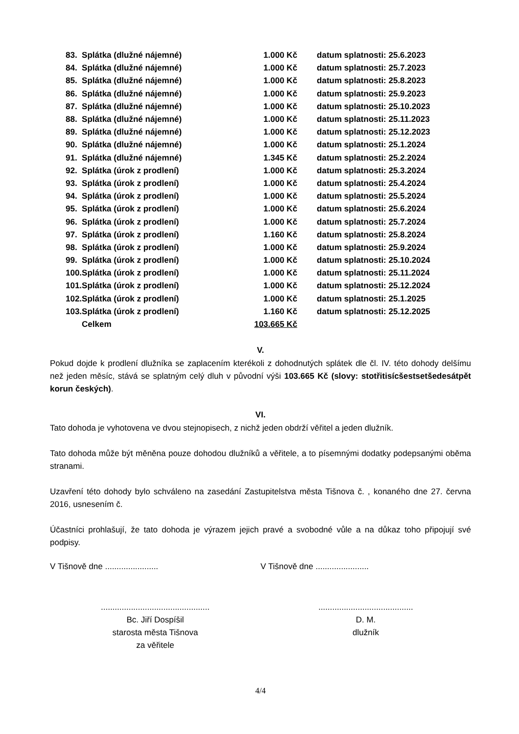| 83. | Splátka (dlužné nájemné) | 1.000 Kč | datum splatnosti: 25.6.2023 |
| 84. | Splátka (dlužné nájemné) | 1.000 Kč | datum splatnosti: 25.7.2023 |
| 85. | Splátka (dlužné nájemné) | 1.000 Kč | datum splatnosti: 25.8.2023 |
| 86. | Splátka (dlužné nájemné) | 1.000 Kč | datum splatnosti: 25.9.2023 |
| 87. | Splátka (dlužné nájemné) | 1.000 Kč | datum splatnosti: 25.10.2023 |
| 88. | Splátka (dlužné nájemné) | 1.000 Kč | datum splatnosti: 25.11.2023 |
| 89. | Splátka (dlužné nájemné) | 1.000 Kč | datum splatnosti: 25.12.2023 |
| 90. | Splátka (dlužné nájemné) | 1.000 Kč | datum splatnosti: 25.1.2024 |
| 91. | Splátka (dlužné nájemné) | 1.345 Kč | datum splatnosti: 25.2.2024 |
| 92. | Splátka (úrok z prodlení) | 1.000 Kč | datum splatnosti: 25.3.2024 |
| 93. | Splátka (úrok z prodlení) | 1.000 Kč | datum splatnosti: 25.4.2024 |
| 94. | Splátka (úrok z prodlení) | 1.000 Kč | datum splatnosti: 25.5.2024 |
| 95. | Splátka (úrok z prodlení) | 1.000 Kč | datum splatnosti: 25.6.2024 |
| 96. | Splátka (úrok z prodlení) | 1.000 Kč | datum splatnosti: 25.7.2024 |
| 97. | Splátka (úrok z prodlení) | 1.160 Kč | datum splatnosti: 25.8.2024 |
| 98. | Splátka (úrok z prodlení) | 1.000 Kč | datum splatnosti: 25.9.2024 |
| 99. | Splátka (úrok z prodlení) | 1.000 Kč | datum splatnosti: 25.10.2024 |
| 100. | Splátka (úrok z prodlení) | 1.000 Kč | datum splatnosti: 25.11.2024 |
| 101. | Splátka (úrok z prodlení) | 1.000 Kč | datum splatnosti: 25.12.2024 |
| 102. | Splátka (úrok z prodlení) | 1.000 Kč | datum splatnosti: 25.1.2025 |
| 103. | Splátka (úrok z prodlení) | 1.160 Kč | datum splatnosti: 25.12.2025 |
| | Celkem | 103.665 Kč | |
V.
Pokud dojde k prodlení dlužníka se zaplacením kterékoli z dohodnutých splátek dle čl. IV. této dohody delšímu než jeden měsíc, stává se splatným celý dluh v původní výši 103.665 Kč (slovy: stotřitisícšestsetšedesátpět korun českých).
VI.
Tato dohoda je vyhotovena ve dvou stejnopisech, z nichž jeden obdrží věřitel a jeden dlužník.
Tato dohoda může být měněna pouze dohodou dlužníků a věřitele, a to písemnými dodatky podepsanými oběma stranami.
Uzavření této dohody bylo schváleno na zasedání Zastupitelstva města Tišnova č. , konaného dne 27. června 2016, usnesením č.
Účastníci prohlašují, že tato dohoda je výrazem jejich pravé a svobodné vůle a na důkaz toho připojují své podpisy.
V Tišnově dne .......................
V Tišnově dne .......................
...............................................
Bc. Jiří Dospíšil
starosta města Tišnova
za věřitele
.........................................
D. M.
dlužník
4/4